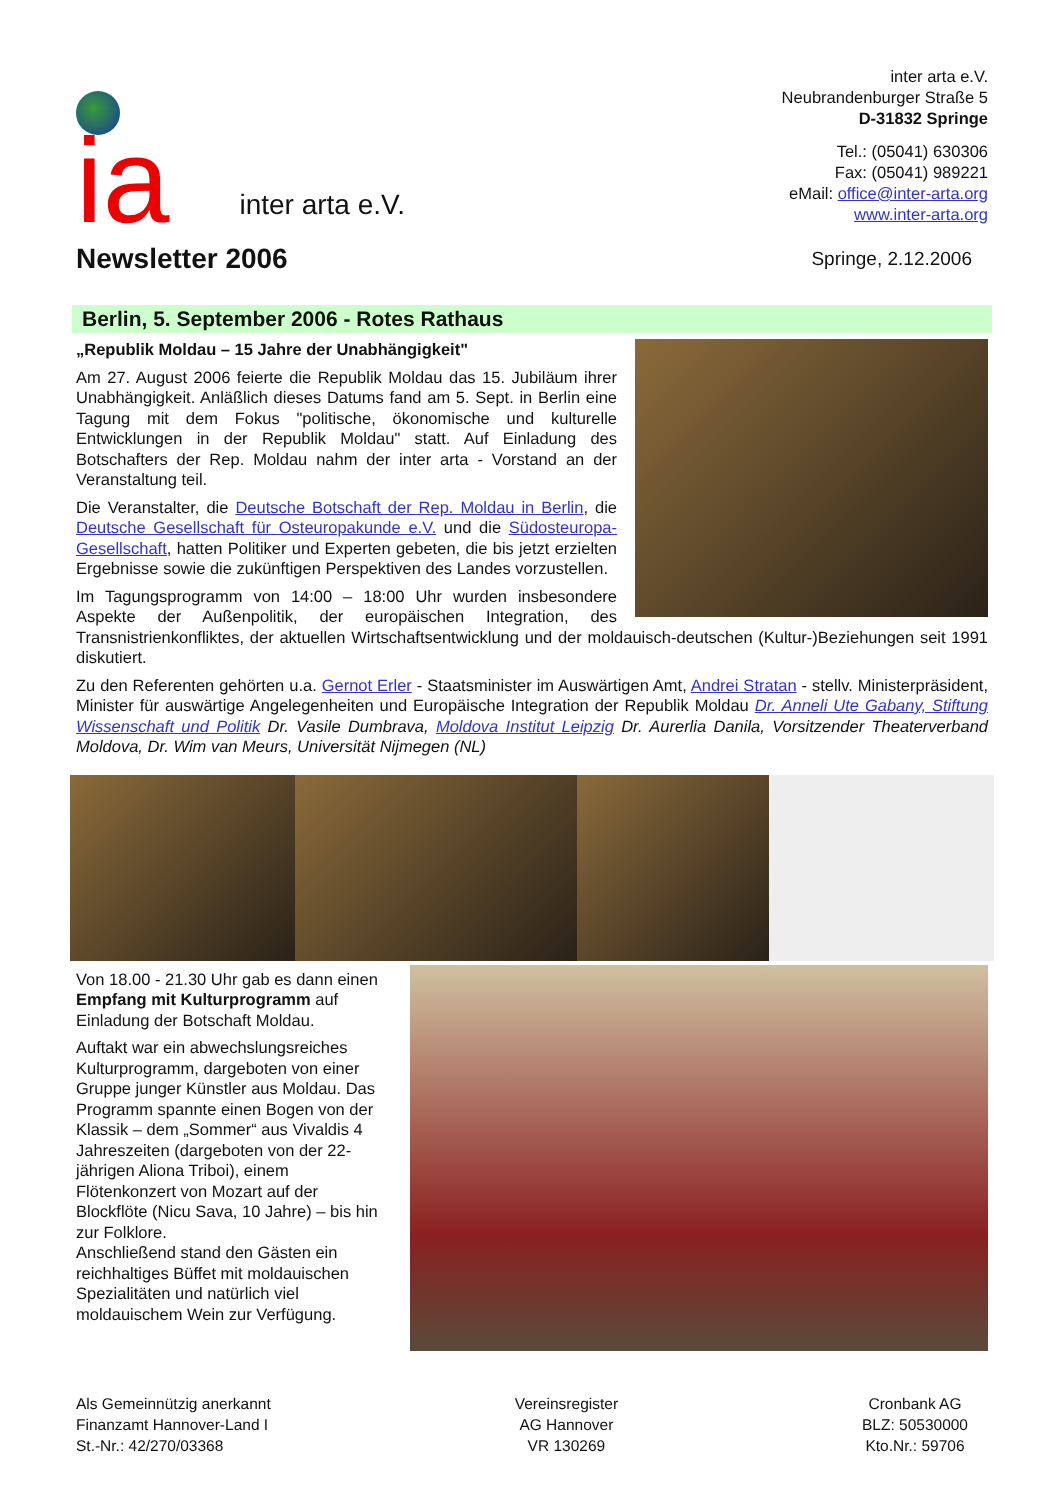ia
inter arta e.V.
inter arta e.V.
Neubrandenburger Straße 5
D-31832 Springe
Tel.: (05041) 630306
Fax: (05041) 989221
eMail: office@inter-arta.org
www.inter-arta.org
Newsletter 2006
Springe, 2.12.2006
Berlin, 5. September 2006 - Rotes Rathaus
„Republik Moldau – 15 Jahre der Unabhängigkeit"
Am 27. August 2006 feierte die Republik Moldau das 15. Jubiläum ihrer Unabhängigkeit. Anläßlich dieses Datums fand am 5. Sept. in Berlin eine Tagung mit dem Fokus "politische, ökonomische und kulturelle Entwicklungen in der Republik Moldau" statt. Auf Einladung des Botschafters der Rep. Moldau nahm der inter arta - Vorstand an der Veranstaltung teil.
Die Veranstalter, die Deutsche Botschaft der Rep. Moldau in Berlin, die Deutsche Gesellschaft für Osteuropakunde e.V. und die Südosteuropa-Gesellschaft, hatten Politiker und Experten gebeten, die bis jetzt erzielten Ergebnisse sowie die zukünftigen Perspektiven des Landes vorzustellen.
Im Tagungsprogramm von 14:00 – 18:00 Uhr wurden insbesondere Aspekte der Außenpolitik, der europäischen Integration, des Transnistrienkonfliktes, der aktuellen Wirtschaftsentwicklung und der moldauisch-deutschen (Kultur-)Beziehungen seit 1991 diskutiert.
Zu den Referenten gehörten u.a. Gernot Erler - Staatsminister im Auswärtigen Amt, Andrei Stratan - stellv. Ministerpräsident, Minister für auswärtige Angelegenheiten und Europäische Integration der Republik Moldau Dr. Anneli Ute Gabany, Stiftung Wissenschaft und Politik Dr. Vasile Dumbrava, Moldova Institut Leipzig Dr. Aurerlia Danila, Vorsitzender Theaterverband Moldova, Dr. Wim van Meurs, Universität Nijmegen (NL)
Von 18.00 - 21.30 Uhr gab es dann einen Empfang mit Kulturprogramm auf Einladung der Botschaft Moldau.
Auftakt war ein abwechslungsreiches Kulturprogramm, dargeboten von einer Gruppe junger Künstler aus Moldau. Das Programm spannte einen Bogen von der Klassik – dem „Sommer“ aus Vivaldis 4 Jahreszeiten (dargeboten von der 22-jährigen Aliona Triboi), einem Flötenkonzert von Mozart auf der Blockflöte (Nicu Sava, 10 Jahre) – bis hin zur Folklore.
Anschließend stand den Gästen ein reichhaltiges Büffet mit moldauischen Spezialitäten und natürlich viel moldauischem Wein zur Verfügung.
Als Gemeinnützig anerkannt
Finanzamt Hannover-Land I
St.-Nr.: 42/270/03368
Vereinsregister
AG Hannover
VR 130269
Cronbank AG
BLZ: 50530000
Kto.Nr.: 59706